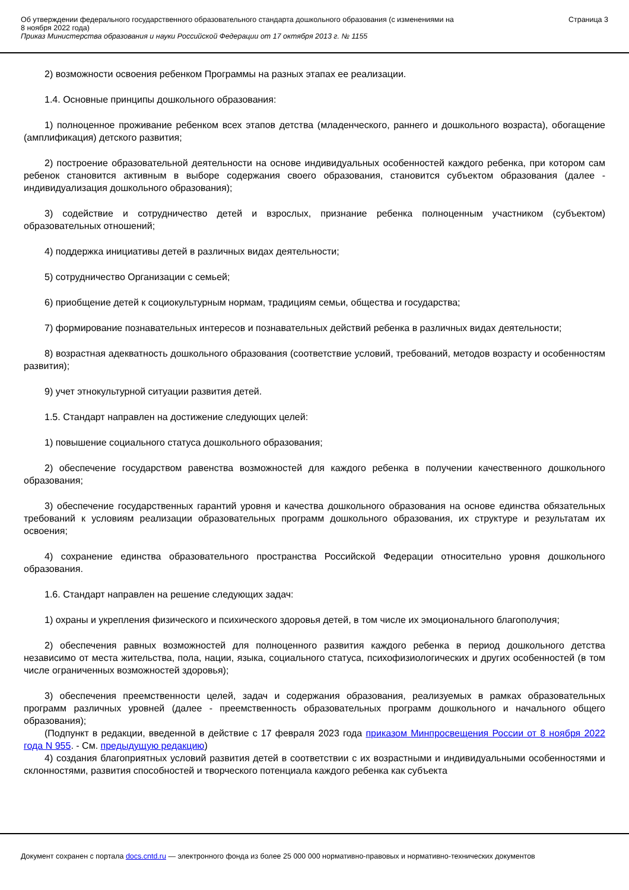Об утверждении федерального государственного образовательного стандарта дошкольного образования (с изменениями на
8 ноября 2022 года)
Приказ Министерства образования и науки Российской Федерации от 17 октября 2013 г. № 1155
Страница 3
2) возможности освоения ребенком Программы на разных этапах ее реализации.
1.4. Основные принципы дошкольного образования:
1) полноценное проживание ребенком всех этапов детства (младенческого, раннего и дошкольного возраста), обогащение (амплификация) детского развития;
2) построение образовательной деятельности на основе индивидуальных особенностей каждого ребенка, при котором сам ребенок становится активным в выборе содержания своего образования, становится субъектом образования (далее - индивидуализация дошкольного образования);
3) содействие и сотрудничество детей и взрослых, признание ребенка полноценным участником (субъектом) образовательных отношений;
4) поддержка инициативы детей в различных видах деятельности;
5) сотрудничество Организации с семьей;
6) приобщение детей к социокультурным нормам, традициям семьи, общества и государства;
7) формирование познавательных интересов и познавательных действий ребенка в различных видах деятельности;
8) возрастная адекватность дошкольного образования (соответствие условий, требований, методов возрасту и особенностям развития);
9) учет этнокультурной ситуации развития детей.
1.5. Стандарт направлен на достижение следующих целей:
1) повышение социального статуса дошкольного образования;
2) обеспечение государством равенства возможностей для каждого ребенка в получении качественного дошкольного образования;
3) обеспечение государственных гарантий уровня и качества дошкольного образования на основе единства обязательных требований к условиям реализации образовательных программ дошкольного образования, их структуре и результатам их освоения;
4) сохранение единства образовательного пространства Российской Федерации относительно уровня дошкольного образования.
1.6. Стандарт направлен на решение следующих задач:
1) охраны и укрепления физического и психического здоровья детей, в том числе их эмоционального благополучия;
2) обеспечения равных возможностей для полноценного развития каждого ребенка в период дошкольного детства независимо от места жительства, пола, нации, языка, социального статуса, психофизиологических и других особенностей (в том числе ограниченных возможностей здоровья);
3) обеспечения преемственности целей, задач и содержания образования, реализуемых в рамках образовательных программ различных уровней (далее - преемственность образовательных программ дошкольного и начального общего образования);
(Подпункт в редакции, введенной в действие с 17 февраля 2023 года приказом Минпросвещения России от 8 ноября 2022 года N 955. - См. предыдущую редакцию)
4) создания благоприятных условий развития детей в соответствии с их возрастными и индивидуальными особенностями и склонностями, развития способностей и творческого потенциала каждого ребенка как субъекта
Документ сохранен с портала docs.cntd.ru — электронного фонда из более 25 000 000 нормативно-правовых и нормативно-технических документов